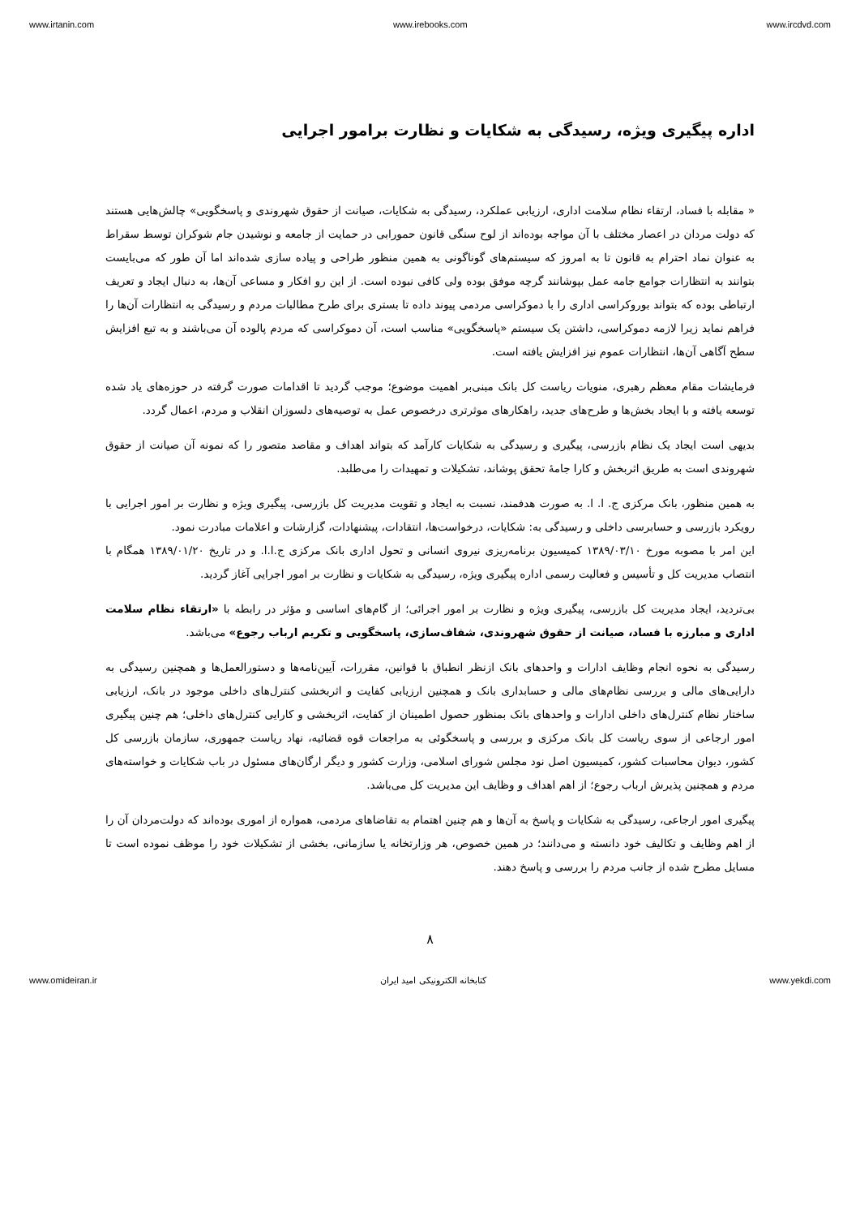www.irtanin.com www.irebooks.com www.ircdvd.com
اداره پیگیری ویژه، رسیدگی به شکایات و نظارت برامور اجرایی
« مقابله با فساد، ارتقاء نظام سلامت اداری، ارزیابی عملکرد، رسیدگی به شکایات، صیانت از حقوق شهروندی و پاسخگویی» چالش‌هایی هستند که دولت مردان در اعصار مختلف با آن مواجه بوده‌اند از لوح سنگی قانون حمورابی در حمایت از جامعه و نوشیدن جام شوکران توسط سقراط به عنوان نماد احترام به قانون تا به امروز که سیستم‌های گوناگونی به همین منظور طراحی و پیاده سازی شده‌اند اما آن طور که می‌بایست بتوانند به انتظارات جوامع جامه عمل بپوشانند گرچه موفق بوده ولی کافی نبوده است. از این رو افکار و مساعی آن‌ها، به دنبال ایجاد و تعریف ارتباطی بوده که بتواند بوروکراسی اداری را با دموکراسی مردمی پیوند داده تا بستری برای طرح مطالبات مردم و رسیدگی به انتظارات آن‌ها را فراهم نماید زیرا لازمه دموکراسی، داشتن یک سیستم «پاسخگویی» مناسب است، آن دموکراسی که مردم پالوده آن می‌باشند و به تبع افزایش سطح آگاهی آن‌ها، انتظارات عموم نیز افزایش یافته است.
فرمایشات مقام معظم رهبری، منویات ریاست کل بانک مبنی‌بر اهمیت موضوع؛ موجب گردید تا اقدامات صورت گرفته در حوزه‌های یاد شده توسعه یافته و با ایجاد بخش‌ها و طرح‌های جدید، راهکارهای موثرتری درخصوص عمل به توصیه‌های دلسوزان انقلاب و مردم، اعمال گردد.
بدیهی است ایجاد یک نظام بازرسی، پیگیری و رسیدگی به شکایات کارآمد که بتواند اهداف و مقاصد متصور را که نمونه آن صیانت از حقوق شهروندی است به طریق اثربخش و کارا جامهٔ تحقق پوشاند، تشکیلات و تمهیدات را می‌طلبد.
به همین منظور، بانک مرکزی ج. ا. ا. به صورت هدفمند، نسبت به ایجاد و تقویت مدیریت کل بازرسی، پیگیری ویژه و نظارت بر امور اجرایی با رویکرد بازرسی و حسابرسی داخلی و رسیدگی به: شکایات، درخواست‌ها، انتقادات، پیشنهادات، گزارشات و اعلامات مبادرت نمود.
این امر با مصوبه مورخ ۱۳۸۹/۰۳/۱۰ کمیسیون برنامه‌ریزی نیروی انسانی و تحول اداری بانک مرکزی ج.ا.ا. و در تاریخ ۱۳۸۹/۰۱/۲۰ همگام با انتصاب مدیریت کل و تأسیس و فعالیت رسمی اداره پیگیری ویژه، رسیدگی به شکایات و نظارت بر امور اجرایی آغاز گردید.
بی‌تردید، ایجاد مدیریت کل بازرسی، پیگیری ویژه و نظارت بر امور اجرائی؛ از گام‌های اساسی و مؤثر در رابطه با «ارتقاء نظام سلامت اداری و مبارزه با فساد، صیانت از حقوق شهروندی، شفاف‌سازی، پاسخگویی و تکریم ارباب رجوع» می‌باشد.
رسیدگی به نحوه انجام وظایف ادارات و واحدهای بانک ازنظر انطباق با قوانین، مقررات، آیین‌نامه‌ها و دستورالعمل‌ها و همچنین رسیدگی به دارایی‌های مالی و بررسی نظام‌های مالی و حسابداری بانک و همچنین ارزیابی کفایت و اثربخشی کنترل‌های داخلی موجود در بانک، ارزیابی ساختار نظام کنترل‌های داخلی ادارات و واحدهای بانک بمنظور حصول اطمینان از کفایت، اثربخشی و کارایی کنترل‌های داخلی؛ هم چنین پیگیری امور ارجاعی از سوی ریاست کل بانک مرکزی و بررسی و پاسخگوئی به مراجعات قوه قضائیه، نهاد ریاست جمهوری، سازمان بازرسی کل کشور، دیوان محاسبات کشور، کمیسیون اصل نود مجلس شورای اسلامی، وزارت کشور و دیگر ارگان‌های مسئول در باب شکایات و خواسته‌های مردم و همچنین پذیرش ارباب رجوع؛ از اهم اهداف و وظایف این مدیریت کل می‌باشد.
پیگیری امور ارجاعی، رسیدگی به شکایات و پاسخ به آن‌ها و هم چنین اهتمام به تقاضاهای مردمی، همواره از اموری بوده‌اند که دولت‌مردان آن را از اهم وظایف و تکالیف خود دانسته و می‌دانند؛ در همین خصوص، هر وزارتخانه یا سازمانی، بخشی از تشکیلات خود را موظف نموده است تا مسایل مطرح شده از جانب مردم را بررسی و پاسخ دهند.
۸
www.omideiran.ir کتابخانه الکترونیکی امید ایران www.yekdi.com